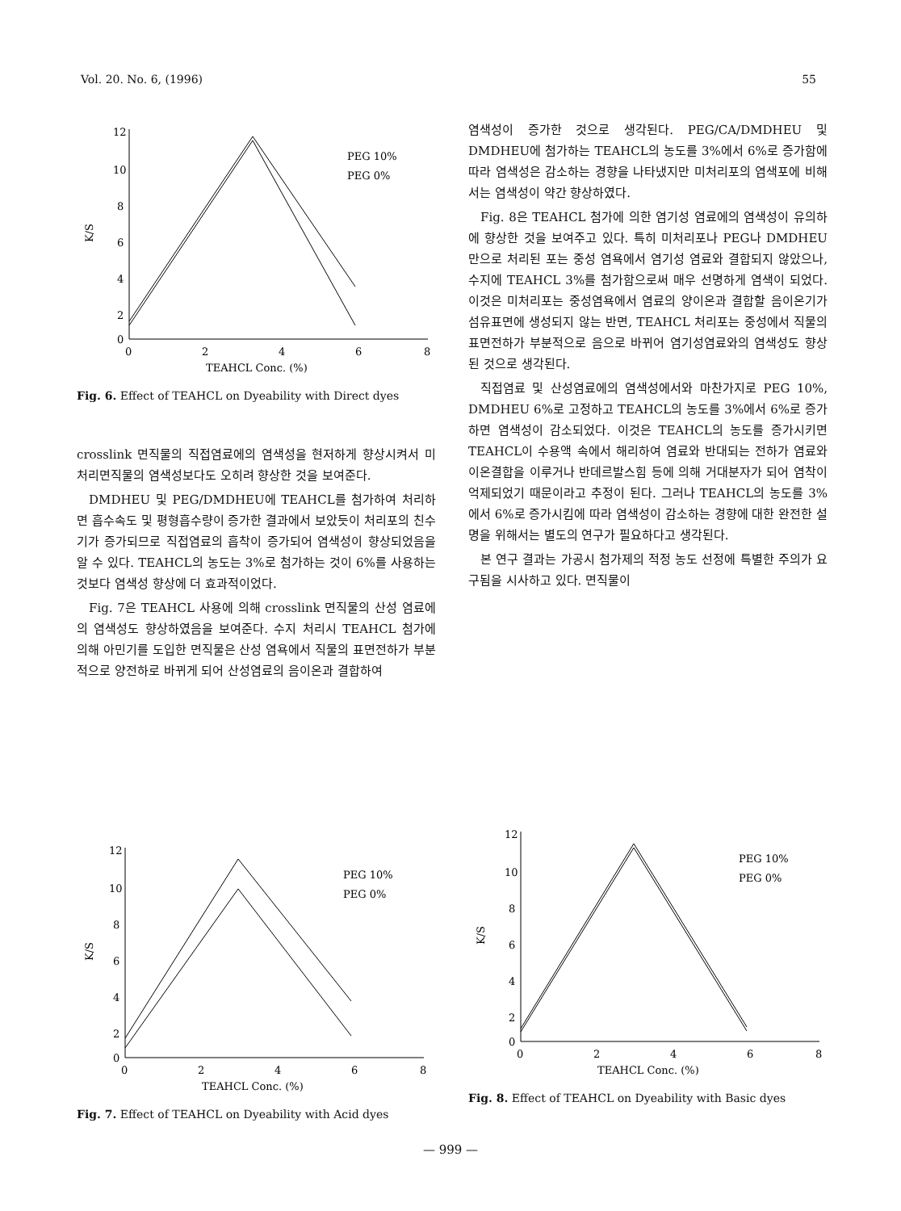Vol. 20. No. 6, (1996) 55
12
10
8
6
4
2
0
K/S
0
2
4
6
8
TEAHCL Conc. (%)
PEG 10%
PEG 0%
Fig. 6. Effect of TEAHCL on Dyeability with Direct dyes
crosslink 면직물의 직접염료에의 염색성을 현저하게 향상시켜서 미처리면직물의 염색성보다도 오히려 향상한 것을 보여준다.
DMDHEU 및 PEG/DMDHEU에 TEAHCL를 첨가하여 처리하면 흡수속도 및 평형흡수량이 증가한 결과에서 보았듯이 처리포의 친수기가 증가되므로 직접염료의 흡착이 증가되어 염색성이 향상되었음을 알 수 있다. TEAHCL의 농도는 3%로 첨가하는 것이 6%를 사용하는 것보다 염색성 향상에 더 효과적이었다.
Fig. 7은 TEAHCL 사용에 의해 crosslink 면직물의 산성 염료에의 염색성도 향상하였음을 보여준다. 수지 처리시 TEAHCL 첨가에 의해 아민기를 도입한 면직물은 산성 염욕에서 직물의 표면전하가 부분적으로 양전하로 바뀌게 되어 산성염료의 음이온과 결합하여
염색성이 증가한 것으로 생각된다. PEG/CA/DMDHEU 및 DMDHEU에 첨가하는 TEAHCL의 농도를 3%에서 6%로 증가함에 따라 염색성은 감소하는 경향을 나타냈지만 미처리포의 염색포에 비해서는 염색성이 약간 향상하였다.
Fig. 8은 TEAHCL 첨가에 의한 염기성 염료에의 염색성이 유의하에 향상한 것을 보여주고 있다. 특히 미처리포나 PEG나 DMDHEU만으로 처리된 포는 중성 염욕에서 염기성 염료와 결합되지 않았으나, 수지에 TEAHCL 3%를 첨가함으로써 매우 선명하게 염색이 되었다. 이것은 미처리포는 중성염욕에서 염료의 양이온과 결합할 음이온기가 섬유표면에 생성되지 않는 반면, TEAHCL 처리포는 중성에서 직물의 표면전하가 부분적으로 음으로 바뀌어 염기성염료와의 염색성도 향상된 것으로 생각된다.
직접염료 및 산성염료에의 염색성에서와 마찬가지로 PEG 10%, DMDHEU 6%로 고정하고 TEAHCL의 농도를 3%에서 6%로 증가하면 염색성이 감소되었다. 이것은 TEAHCL의 농도를 증가시키면 TEAHCL이 수용액 속에서 해리하여 염료와 반대되는 전하가 염료와 이온결합을 이루거나 반데르발스힘 등에 의해 거대분자가 되어 염착이 억제되었기 때문이라고 추정이 된다. 그러나 TEAHCL의 농도를 3%에서 6%로 증가시킴에 따라 염색성이 감소하는 경향에 대한 완전한 설명을 위해서는 별도의 연구가 필요하다고 생각된다.
본 연구 결과는 가공시 첨가제의 적정 농도 선정에 특별한 주의가 요구됨을 시사하고 있다. 면직물이
12
10
8
6
4
2
0
K/S
0
2
4
6
8
TEAHCL Conc. (%)
PEG 10%
PEG 0%
Fig. 7. Effect of TEAHCL on Dyeability with Acid dyes
12
10
8
6
4
2
0
K/S
0
2
4
6
8
TEAHCL Conc. (%)
PEG 10%
PEG 0%
Fig. 8. Effect of TEAHCL on Dyeability with Basic dyes
— 999 —